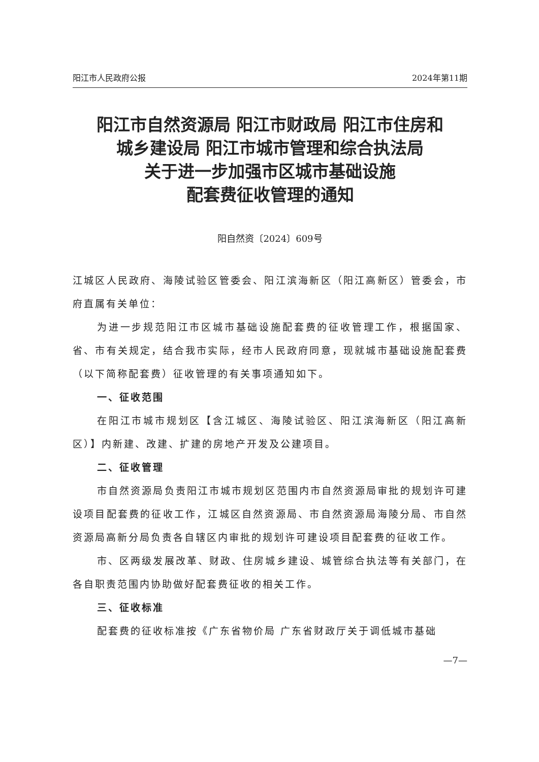阳江市人民政府公报 2024年第11期
阳江市自然资源局 阳江市财政局 阳江市住房和
城乡建设局 阳江市城市管理和综合执法局
关于进一步加强市区城市基础设施
配套费征收管理的通知
阳自然资〔2024〕609号
江城区人民政府、海陵试验区管委会、阳江滨海新区（阳江高新区）管委会，市府直属有关单位：
为进一步规范阳江市区城市基础设施配套费的征收管理工作，根据国家、省、市有关规定，结合我市实际，经市人民政府同意，现就城市基础设施配套费（以下简称配套费）征收管理的有关事项通知如下。
一、征收范围
在阳江市城市规划区【含江城区、海陵试验区、阳江滨海新区（阳江高新区）】内新建、改建、扩建的房地产开发及公建项目。
二、征收管理
市自然资源局负责阳江市城市规划区范围内市自然资源局审批的规划许可建设项目配套费的征收工作，江城区自然资源局、市自然资源局海陵分局、市自然资源局高新分局负责各自辖区内审批的规划许可建设项目配套费的征收工作。
市、区两级发展改革、财政、住房城乡建设、城管综合执法等有关部门，在各自职责范围内协助做好配套费征收的相关工作。
三、征收标准
配套费的征收标准按《广东省物价局 广东省财政厅关于调低城市基础
—7—